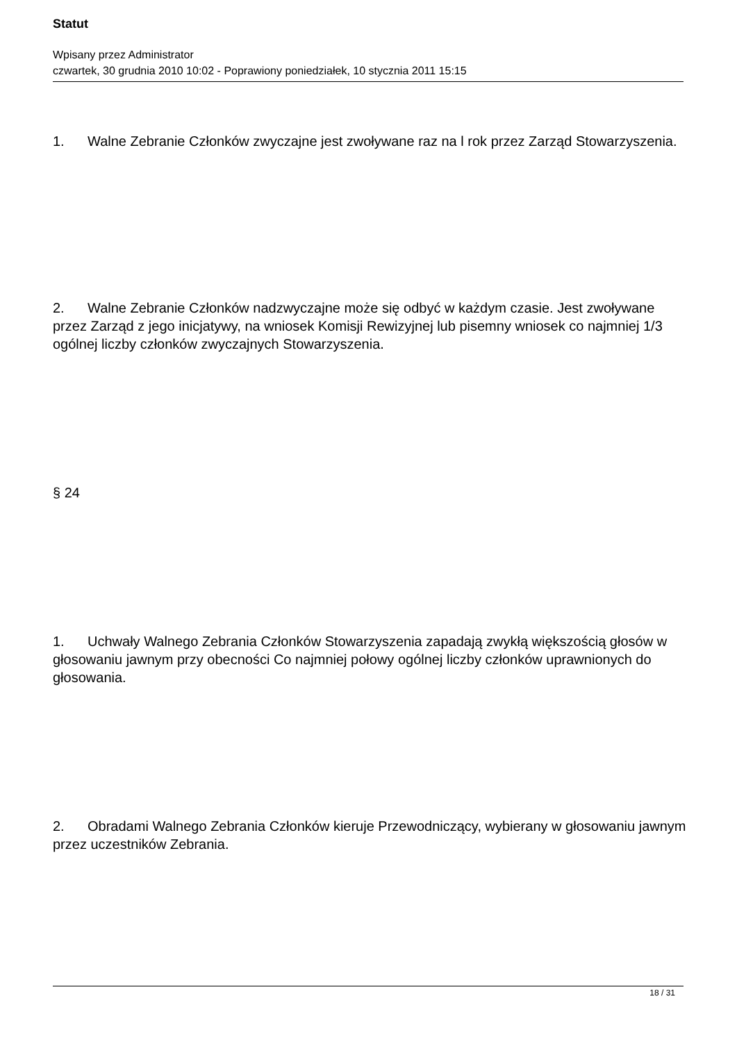Statut
Wpisany przez Administrator
czwartek, 30 grudnia 2010 10:02 - Poprawiony poniedziałek, 10 stycznia 2011 15:15
1. Walne Zebranie Członków zwyczajne jest zwoływane raz na l rok przez Zarząd Stowarzyszenia.
2. Walne Zebranie Członków nadzwyczajne może się odbyć w każdym czasie. Jest zwoływane przez Zarząd z jego inicjatywy, na wniosek Komisji Rewizyjnej lub pisemny wniosek co najmniej 1/3 ogólnej liczby członków zwyczajnych Stowarzyszenia.
§ 24
1. Uchwały Walnego Zebrania Członków Stowarzyszenia zapadają zwykłą większością głosów w głosowaniu jawnym przy obecności Co najmniej połowy ogólnej liczby członków uprawnionych do głosowania.
2. Obradami Walnego Zebrania Członków kieruje Przewodniczący, wybierany w głosowaniu jawnym przez uczestników Zebrania.
18 / 31